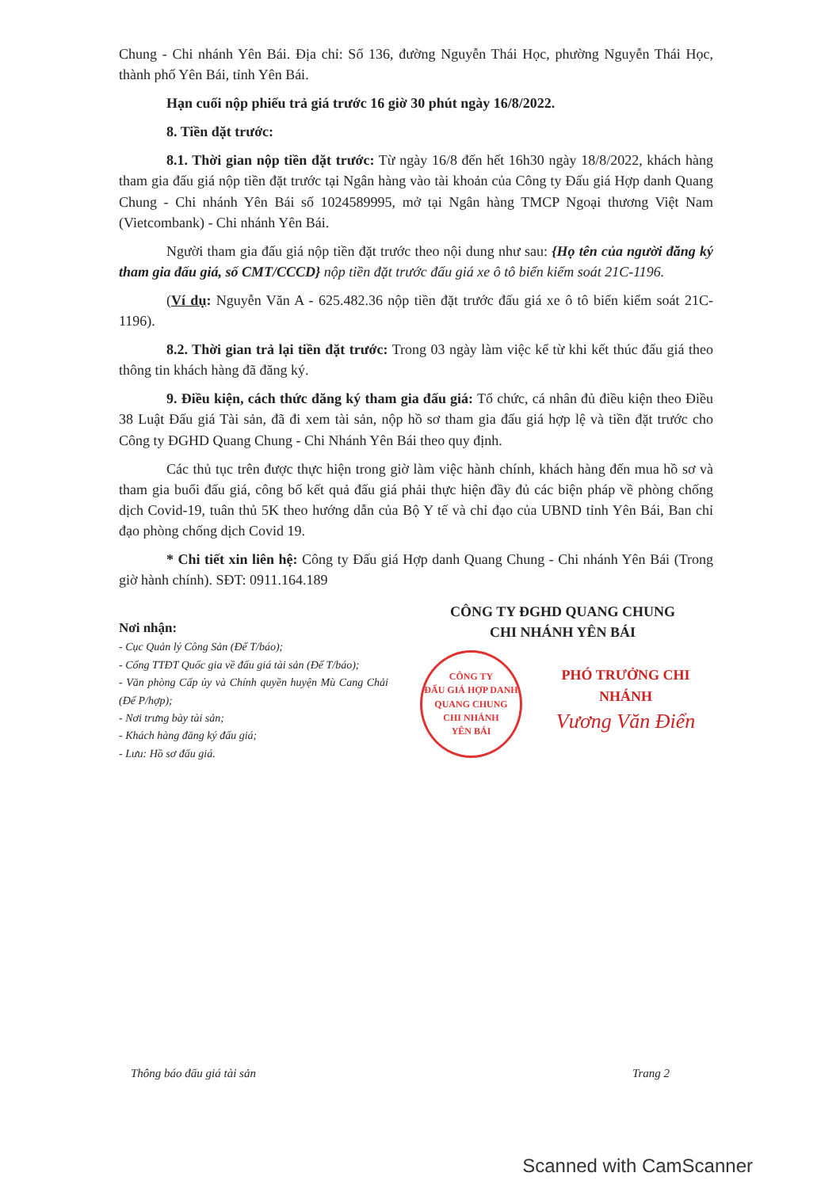Chung - Chi nhánh Yên Bái. Địa chỉ: Số 136, đường Nguyễn Thái Học, phường Nguyễn Thái Học, thành phố Yên Bái, tỉnh Yên Bái.
Hạn cuối nộp phiếu trả giá trước 16 giờ 30 phút ngày 16/8/2022.
8. Tiền đặt trước:
8.1. Thời gian nộp tiền đặt trước: Từ ngày 16/8 đến hết 16h30 ngày 18/8/2022, khách hàng tham gia đấu giá nộp tiền đặt trước tại Ngân hàng vào tài khoản của Công ty Đấu giá Hợp danh Quang Chung - Chi nhánh Yên Bái số 1024589995, mở tại Ngân hàng TMCP Ngoại thương Việt Nam (Vietcombank) - Chi nhánh Yên Bái.
Người tham gia đấu giá nộp tiền đặt trước theo nội dung như sau: {Họ tên của người đăng ký tham gia đấu giá, số CMT/CCCD} nộp tiền đặt trước đấu giá xe ô tô biển kiểm soát 21C-1196.
(Ví dụ: Nguyễn Văn A - 625.482.36 nộp tiền đặt trước đấu giá xe ô tô biển kiểm soát 21C-1196).
8.2. Thời gian trả lại tiền đặt trước: Trong 03 ngày làm việc kể từ khi kết thúc đấu giá theo thông tin khách hàng đã đăng ký.
9. Điều kiện, cách thức đăng ký tham gia đấu giá: Tổ chức, cá nhân đủ điều kiện theo Điều 38 Luật Đấu giá Tài sản, đã đi xem tài sản, nộp hồ sơ tham gia đấu giá hợp lệ và tiền đặt trước cho Công ty ĐGHD Quang Chung - Chi Nhánh Yên Bái theo quy định.
Các thủ tục trên được thực hiện trong giờ làm việc hành chính, khách hàng đến mua hồ sơ và tham gia buổi đấu giá, công bố kết quả đấu giá phải thực hiện đầy đủ các biện pháp về phòng chống dịch Covid-19, tuân thủ 5K theo hướng dẫn của Bộ Y tế và chỉ đạo của UBND tỉnh Yên Bái, Ban chỉ đạo phòng chống dịch Covid 19.
* Chi tiết xin liên hệ: Công ty Đấu giá Hợp danh Quang Chung - Chi nhánh Yên Bái (Trong giờ hành chính). SĐT: 0911.164.189
Nơi nhận:
- Cục Quản lý Công Sản (Để T/báo);
- Cổng TTĐT Quốc gia về đấu giá tài sản (Để T/báo);
- Văn phòng Cấp ủy và Chính quyền huyện Mù Cang Chải (Để P/hợp);
- Nơi trưng bày tài sản;
- Khách hàng đăng ký đấu giá;
- Lưu: Hồ sơ đấu giá.
CÔNG TY ĐGHD QUANG CHUNG
CHI NHÁNH YÊN BÁI
CÔNG TY
ĐẤU GIÁ HỢP DANH
QUANG CHUNG
CHI NHÁNH
YÊN BÁI
PHÓ TRƯỞNG CHI NHÁNH
Vương Văn Điển
Thông báo đấu giá tài sản Trang 2
Scanned with CamScanner